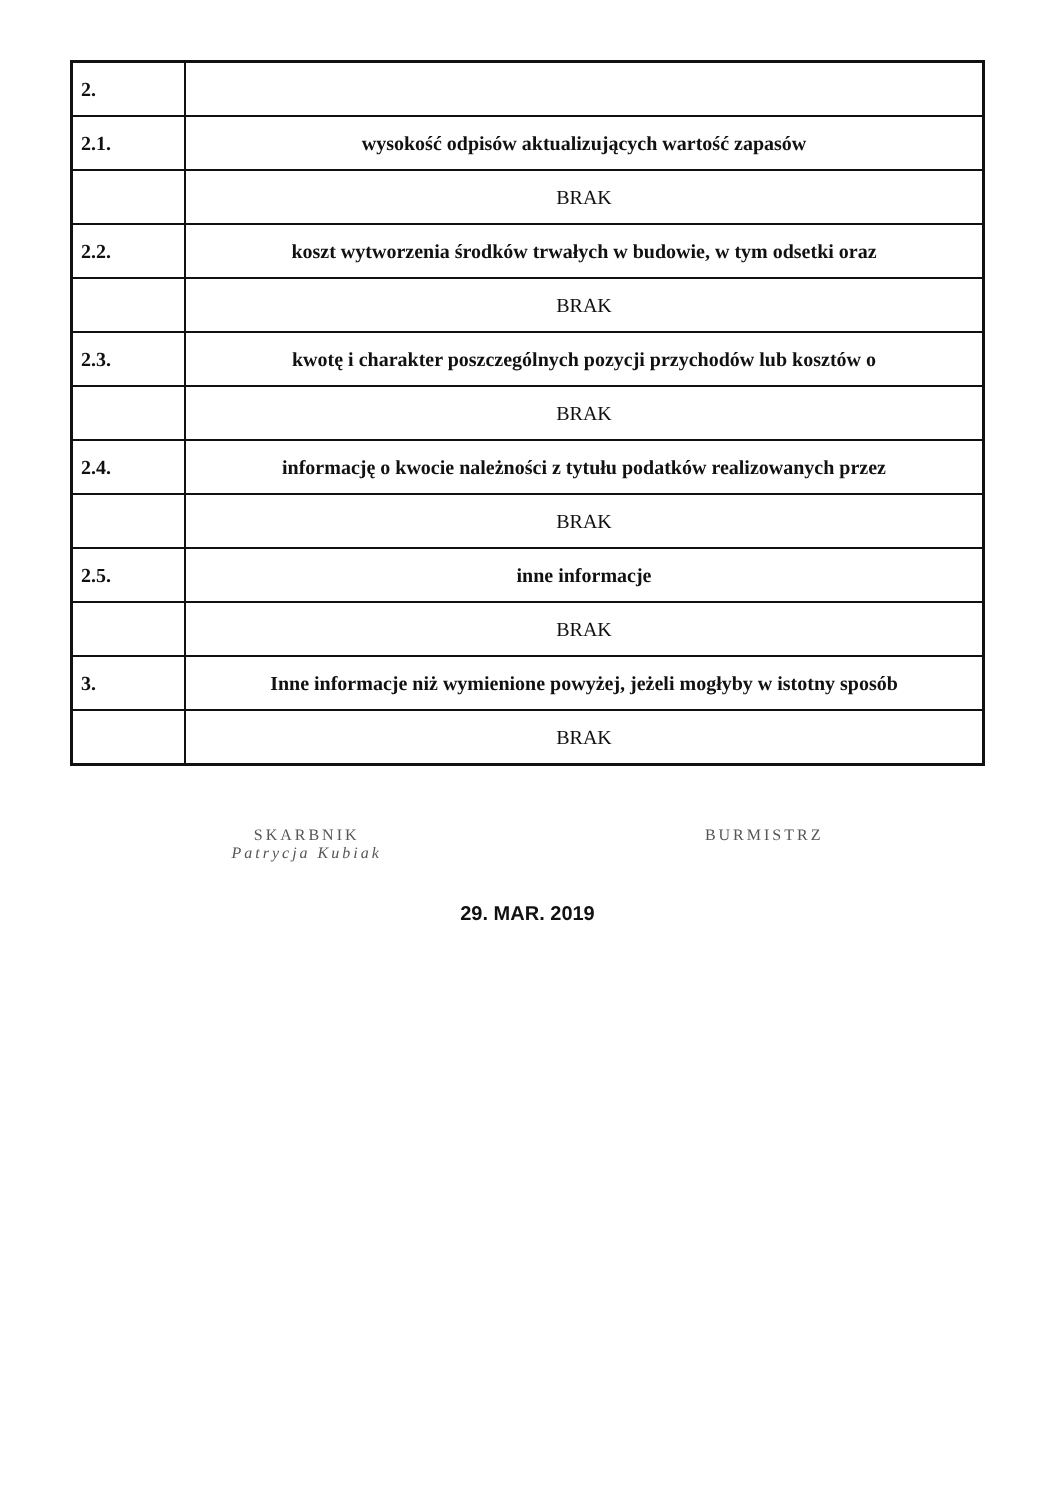| 2. | |
| 2.1. | wysokość odpisów aktualizujących wartość zapasów |
| | BRAK |
| 2.2. | koszt wytworzenia środków trwałych w budowie, w tym odsetki oraz |
| | BRAK |
| 2.3. | kwotę i charakter poszczególnych pozycji przychodów lub kosztów o |
| | BRAK |
| 2.4. | informację o kwocie należności z tytułu podatków realizowanych przez |
| | BRAK |
| 2.5. | inne informacje |
| | BRAK |
| 3. | Inne informacje niż wymienione powyżej, jeżeli mogłyby w istotny sposób |
| | BRAK |
SKARBNIK
Patrycja Kubiak
BURMISTRZ
29. MAR. 2019